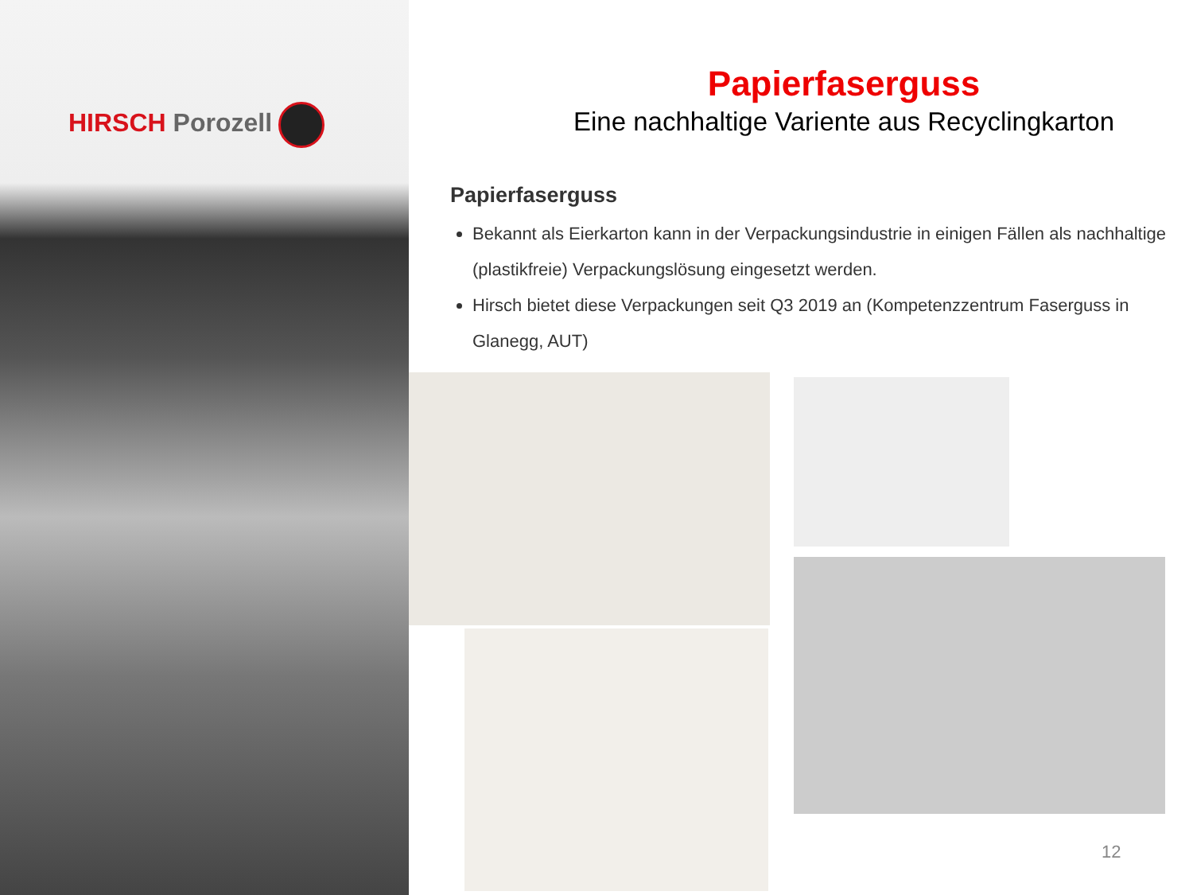HIRSCH Porozell
Papierfaserguss
Eine nachhaltige Variente aus Recyclingkarton
Papierfaserguss
Bekannt als Eierkarton kann in der Verpackungsindustrie in einigen Fällen als nachhaltige (plastikfreie) Verpackungslösung eingesetzt werden.
Hirsch bietet diese Verpackungen seit Q3 2019 an (Kompetenzzentrum Faserguss in Glanegg, AUT)
12